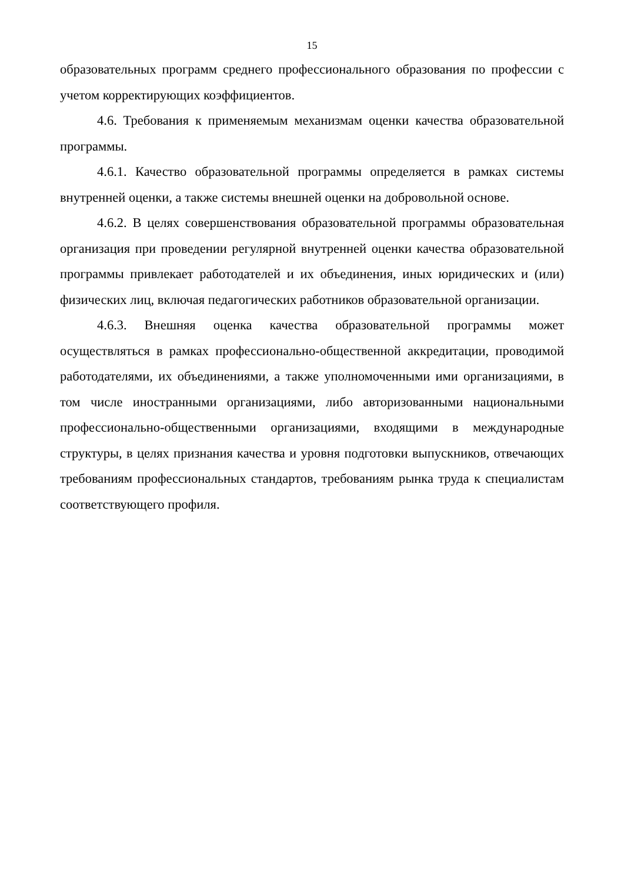15
образовательных программ среднего профессионального образования по профессии с учетом корректирующих коэффициентов.
4.6. Требования к применяемым механизмам оценки качества образовательной программы.
4.6.1. Качество образовательной программы определяется в рамках системы внутренней оценки, а также системы внешней оценки на добровольной основе.
4.6.2. В целях совершенствования образовательной программы образовательная организация при проведении регулярной внутренней оценки качества образовательной программы привлекает работодателей и их объединения, иных юридических и (или) физических лиц, включая педагогических работников образовательной организации.
4.6.3. Внешняя оценка качества образовательной программы может осуществляться в рамках профессионально-общественной аккредитации, проводимой работодателями, их объединениями, а также уполномоченными ими организациями, в том числе иностранными организациями, либо авторизованными национальными профессионально-общественными организациями, входящими в международные структуры, в целях признания качества и уровня подготовки выпускников, отвечающих требованиям профессиональных стандартов, требованиям рынка труда к специалистам соответствующего профиля.